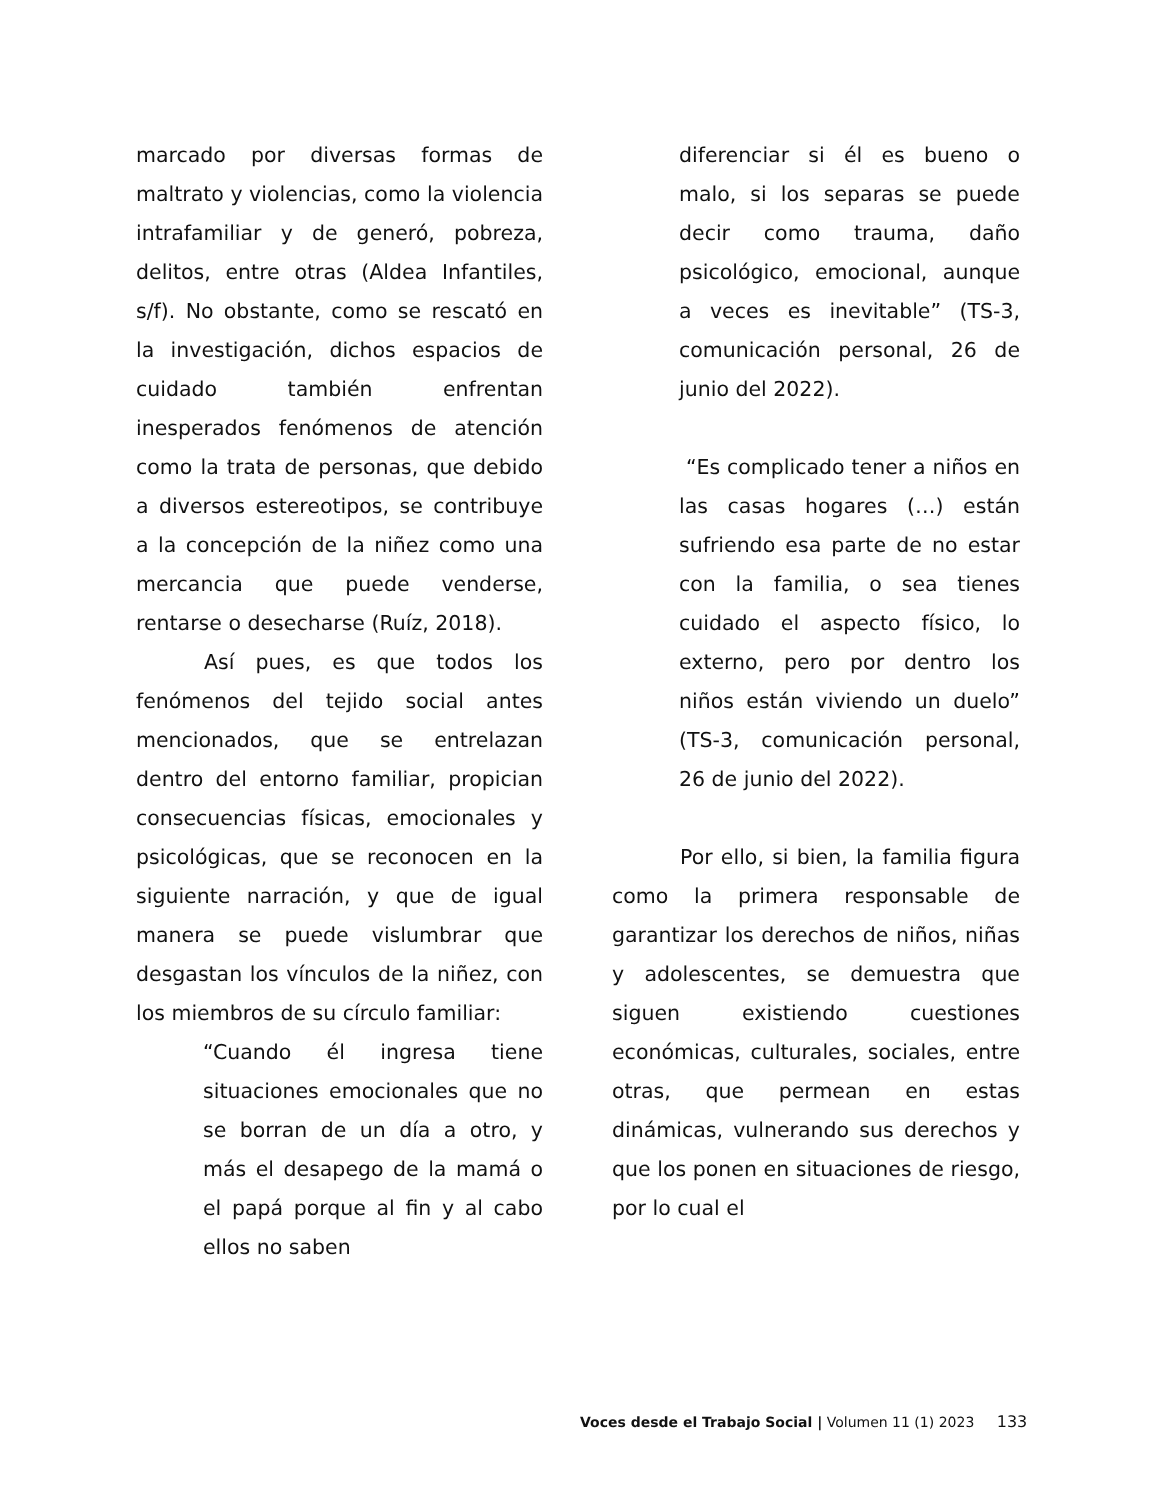marcado por diversas formas de maltrato y violencias, como la violencia intrafamiliar y de generó, pobreza, delitos, entre otras (Aldea Infantiles, s/f). No obstante, como se rescató en la investigación, dichos espacios de cuidado también enfrentan inesperados fenómenos de atención como la trata de personas, que debido a diversos estereotipos, se contribuye a la concepción de la niñez como una mercancia que puede venderse, rentarse o desecharse (Ruíz, 2018).
Así pues, es que todos los fenómenos del tejido social antes mencionados, que se entrelazan dentro del entorno familiar, propician consecuencias físicas, emocionales y psicológicas, que se reconocen en la siguiente narración, y que de igual manera se puede vislumbrar que desgastan los vínculos de la niñez, con los miembros de su círculo familiar:
“Cuando él ingresa tiene situaciones emocionales que no se borran de un día a otro, y más el desapego de la mamá o el papá porque al fin y al cabo ellos no saben
diferenciar si él es bueno o malo, si los separas se puede decir como trauma, daño psicológico, emocional, aunque a veces es inevitable” (TS-3, comunicación personal, 26 de junio del 2022).
“Es complicado tener a niños en las casas hogares (…) están sufriendo esa parte de no estar con la familia, o sea tienes cuidado el aspecto físico, lo externo, pero por dentro los niños están viviendo un duelo” (TS-3, comunicación personal, 26 de junio del 2022).
Por ello, si bien, la familia figura como la primera responsable de garantizar los derechos de niños, niñas y adolescentes, se demuestra que siguen existiendo cuestiones económicas, culturales, sociales, entre otras, que permean en estas dinámicas, vulnerando sus derechos y que los ponen en situaciones de riesgo, por lo cual el
Voces desde el Trabajo Social | Volumen 11 (1) 2023 133